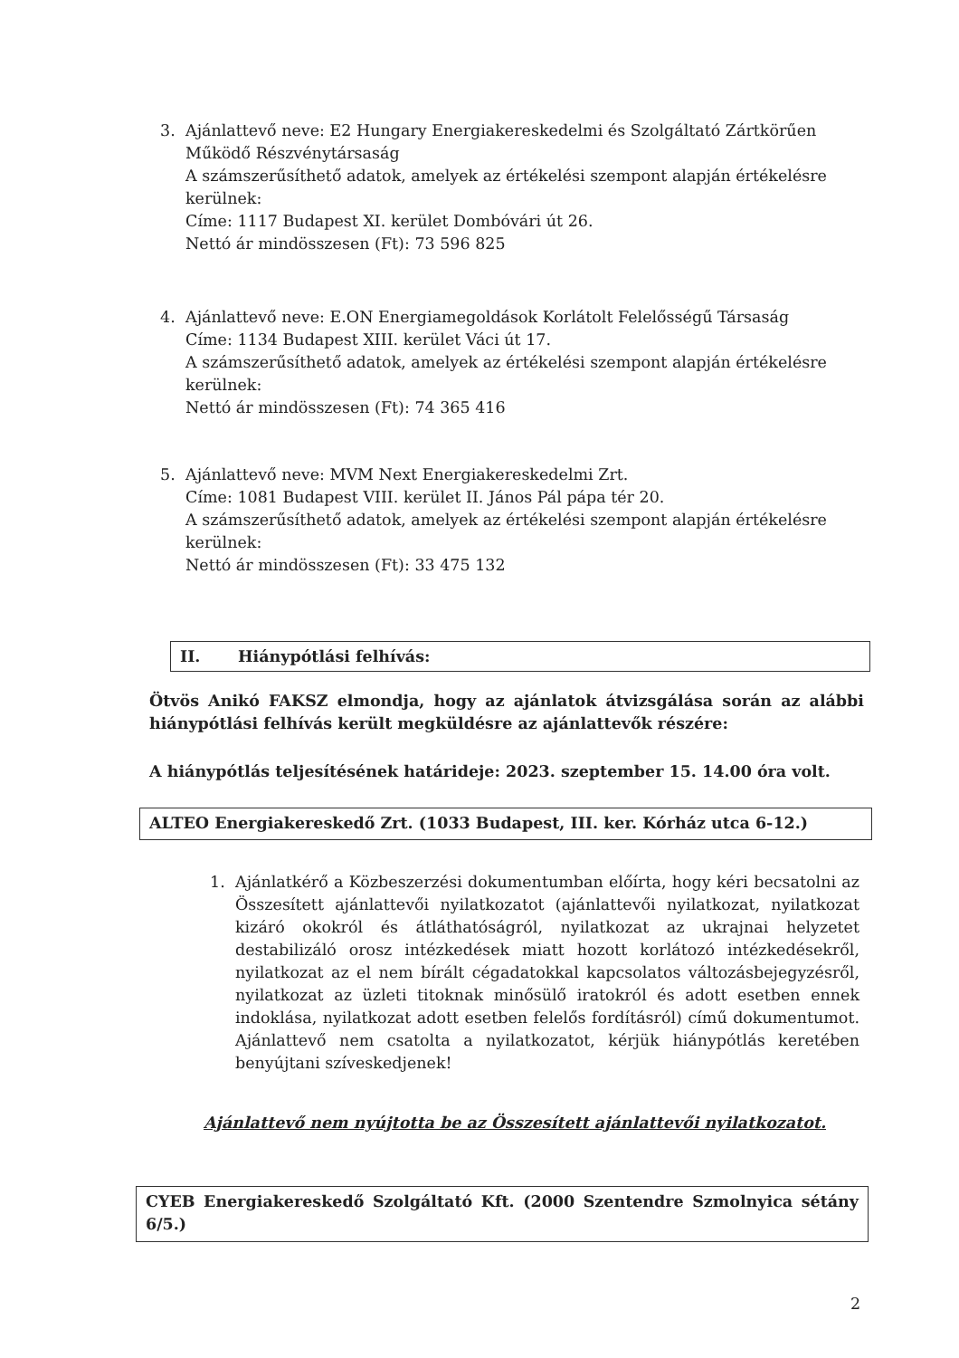3. Ajánlattevő neve: E2 Hungary Energiakereskedelmi és Szolgáltató Zártkörűen Működő Részvénytársaság
A számszerűsíthető adatok, amelyek az értékelési szempont alapján értékelésre kerülnek:
Címe: 1117 Budapest XI. kerület Dombóvári út 26.
Nettó ár mindösszesen (Ft): 73 596 825
4. Ajánlattevő neve: E.ON Energiamegoldások Korlátolt Felelősségű Társaság
Címe: 1134 Budapest XIII. kerület Váci út 17.
A számszerűsíthető adatok, amelyek az értékelési szempont alapján értékelésre kerülnek:
Nettó ár mindösszesen (Ft): 74 365 416
5. Ajánlattevő neve: MVM Next Energiakereskedelmi Zrt.
Címe: 1081 Budapest VIII. kerület II. János Pál pápa tér 20.
A számszerűsíthető adatok, amelyek az értékelési szempont alapján értékelésre kerülnek:
Nettó ár mindösszesen (Ft): 33 475 132
II. Hiánypótlási felhívás:
Ötvös Anikó FAKSZ elmondja, hogy az ajánlatok átvizsgálása során az alábbi hiánypótlási felhívás került megküldésre az ajánlattevők részére:
A hiánypótlás teljesítésének határideje: 2023. szeptember 15. 14.00 óra volt.
ALTEO Energiakereskedő Zrt. (1033 Budapest, III. ker. Kórház utca 6-12.)
1. Ajánlatkérő a Közbeszerzési dokumentumban előírta, hogy kéri becsatolni az Összesített ajánlattevői nyilatkozatot (ajánlattevői nyilatkozat, nyilatkozat kizáró okokról és átláthatóságról, nyilatkozat az ukrajnai helyzetet destabilizáló orosz intézkedések miatt hozott korlátozó intézkedésekről, nyilatkozat az el nem bírált cégadatokkal kapcsolatos változásbejegyzésről, nyilatkozat az üzleti titoknak minősülő iratokról és adott esetben ennek indoklása, nyilatkozat adott esetben felelős fordításról) című dokumentumot. Ajánlattevő nem csatolta a nyilatkozatot, kérjük hiánypótlás keretében benyújtani szíveskedjenek!
Ajánlattevő nem nyújtotta be az Összesített ajánlattevői nyilatkozatot.
CYEB Energiakereskedő Szolgáltató Kft. (2000 Szentendre Szmolnyica sétány 6/5.)
2